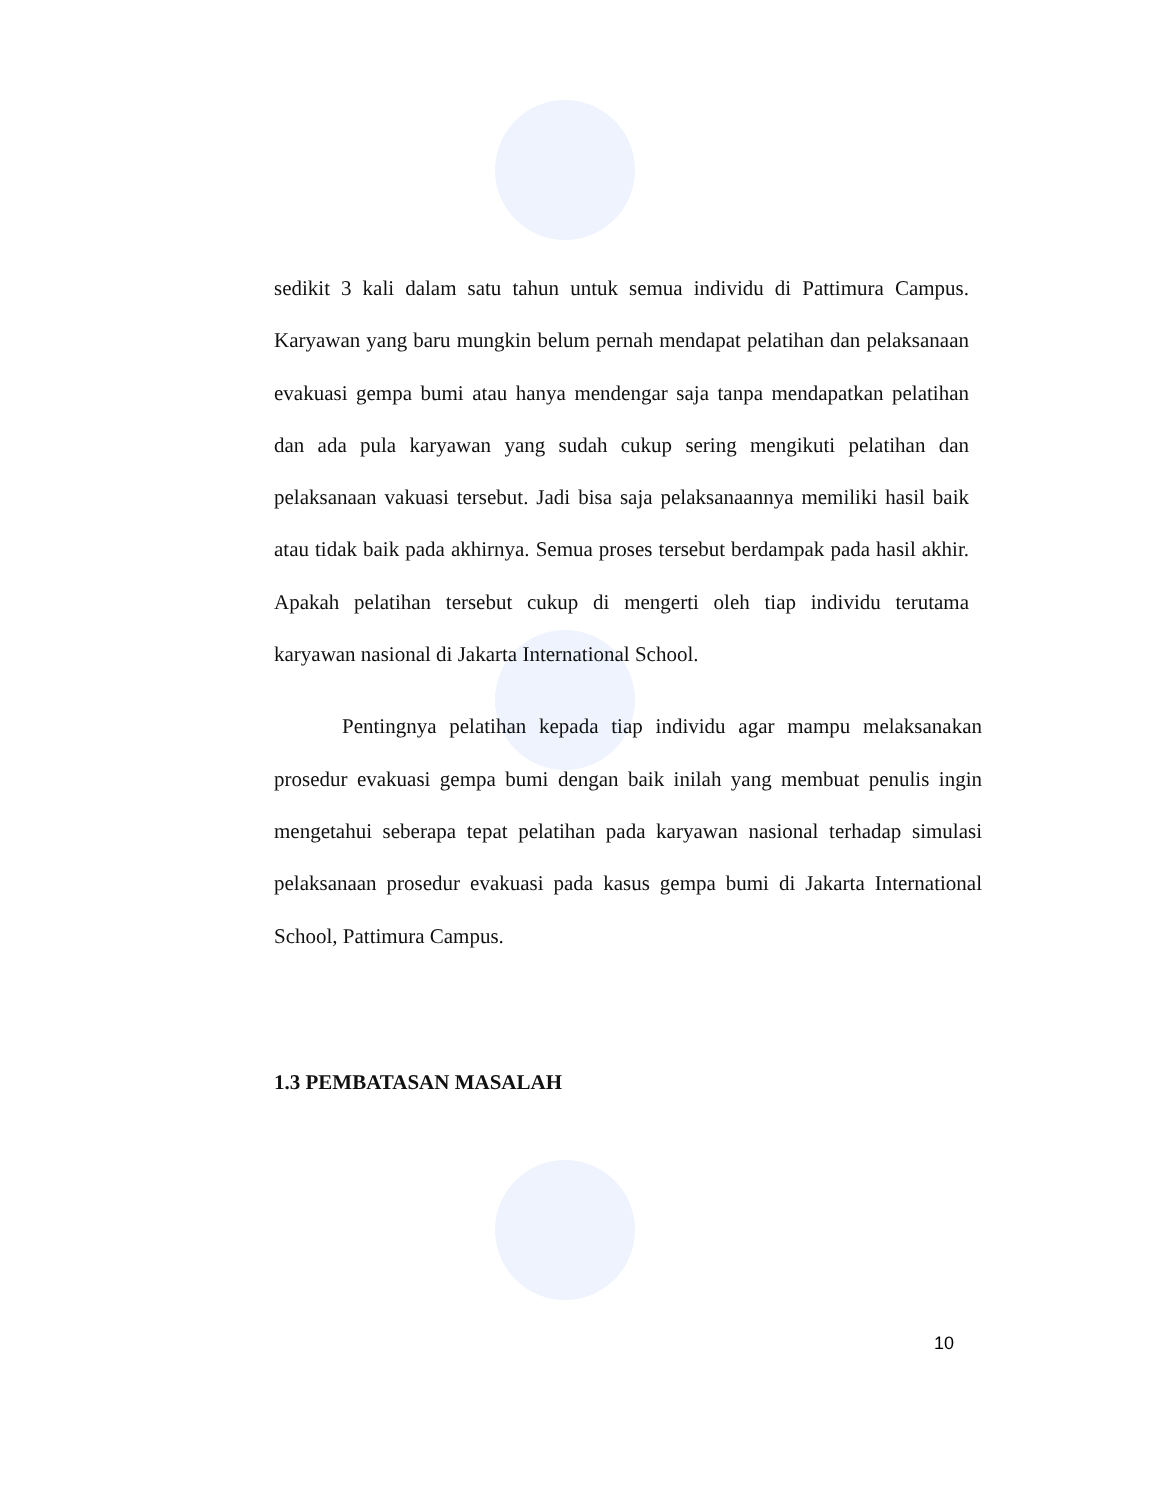sedikit 3 kali dalam satu tahun untuk semua individu di Pattimura Campus. Karyawan yang baru mungkin belum pernah mendapat pelatihan dan pelaksanaan evakuasi gempa bumi atau hanya mendengar saja tanpa mendapatkan pelatihan dan ada pula karyawan yang sudah cukup sering mengikuti pelatihan dan pelaksanaan vakuasi tersebut. Jadi bisa saja pelaksanaannya memiliki hasil baik atau tidak baik pada akhirnya. Semua proses tersebut berdampak pada hasil akhir. Apakah pelatihan tersebut cukup di mengerti oleh tiap individu terutama karyawan nasional di Jakarta International School.
Pentingnya pelatihan kepada tiap individu agar mampu melaksanakan prosedur evakuasi gempa bumi dengan baik inilah yang membuat penulis ingin mengetahui seberapa tepat pelatihan pada karyawan nasional terhadap simulasi pelaksanaan prosedur evakuasi pada kasus gempa bumi di Jakarta International School, Pattimura Campus.
1.3 PEMBATASAN MASALAH
10